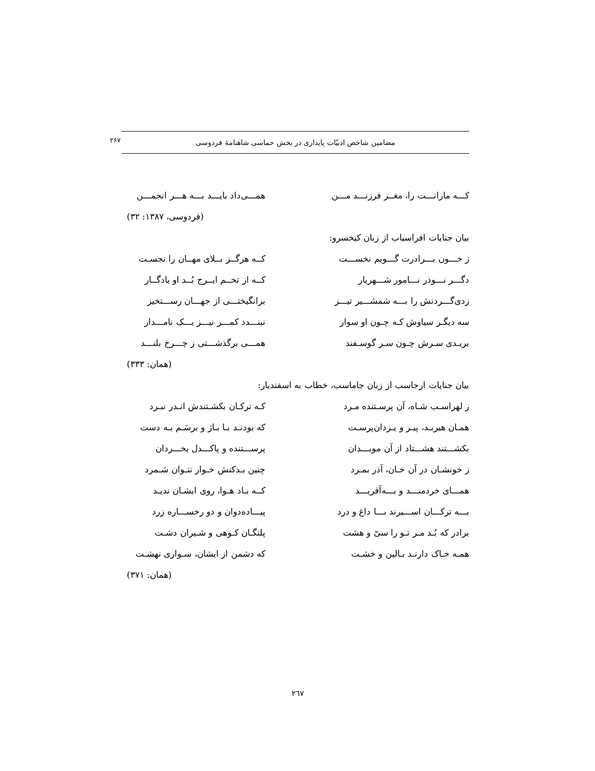مضامین شاخص ادبیّات پایداری در بخش حماسی شاهنامهٔ فردوسی
۲۶۷
کـــه مارانـــت را، مغــز فرزنـــد مـــن همـــی‌داد بایـــد بـــه هـــر انجمـــن
(فردوسی، ۱۳۸۷: ۳۲)
بیان جنایات افراسیاب از زبان کیخسرو:
ز خـــون بـــرادرت گـــویم نخســـت کــه هرگــز بــلای مهــان را نجسـت
دگـــر نـــوذر نـــامور شـــهریار کــه از تخــم ایــرج بُــد او یادگــار
زدی‌گـــردنش را بـــه شمشـــیر تیـــز برانگیختـــی از جهـــان رســـتخیز
سه دیگـر سیاوش کـه چـون او سوار نبنـــدد کمـــر نیـــز یـــک نامـــدار
بریـدی سـرش چـون سـر گوسـفند همـــی برگذشـــتی ز چـــرخ بلنـــد
(همان: ۳۳۳)
بیان جنایات ارجاسب از زبان جاماسب، خطاب به اسفندیار:
ز لهراسـب شـاه، آن پرسـتنده مـرد کـه ترکـان بکشـتندش انـدر نبـرد
همـان هیربـد، پیـر و یـزدان‌پرسـت که بودنـد بـا بـاژ و برسَـم بـه دست
بکشـــتند هشـــتاد از آن موبـــدان پرســـتنده و پاکـــدل بخـــردان
ز خونشـان در آن خـان، آذر بمـرد چنین بـدکنش خـوار نتـوان شـمرد
همـــای خردمنـــد و بـــه‌آفریـــد کــه بـاد هـوا، روی ایشـان ندیـد
بـــه ترکـــان اســـیرند بـــا داغ و درد پیـــاده‌دوان و دو رخســـاره زرد
برادر که بُـد مـر تـو را سیّ و هشت پلنگـان کـوهی و شـیران دشـت
همـه خـاک دارنـد بـالین و خشـت که دشمن از ایشان، سـواری نهشـت
(همان: ۳۷۱)
٢٦٧